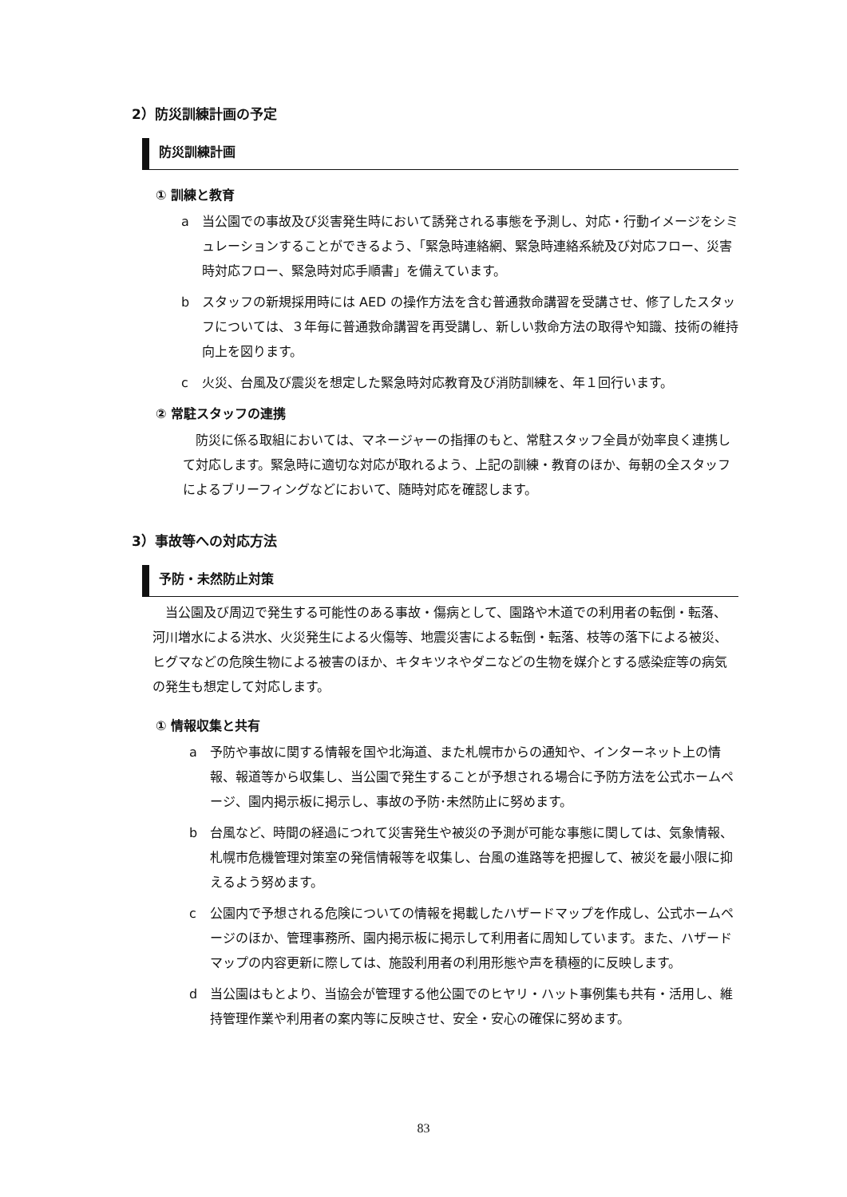2）防災訓練計画の予定
防災訓練計画
① 訓練と教育
a 当公園での事故及び災害発生時において誘発される事態を予測し、対応・行動イメージをシミュレーションすることができるよう、「緊急時連絡網、緊急時連絡系統及び対応フロー、災害時対応フロー、緊急時対応手順書」を備えています。
b スタッフの新規採用時には AED の操作方法を含む普通救命講習を受講させ、修了したスタッフについては、３年毎に普通救命講習を再受講し、新しい救命方法の取得や知識、技術の維持向上を図ります。
c 火災、台風及び震災を想定した緊急時対応教育及び消防訓練を、年１回行います。
② 常駐スタッフの連携
防災に係る取組においては、マネージャーの指揮のもと、常駐スタッフ全員が効率良く連携して対応します。緊急時に適切な対応が取れるよう、上記の訓練・教育のほか、毎朝の全スタッフによるブリーフィングなどにおいて、随時対応を確認します。
3）事故等への対応方法
予防・未然防止対策
当公園及び周辺で発生する可能性のある事故・傷病として、園路や木道での利用者の転倒・転落、河川増水による洪水、火災発生による火傷等、地震災害による転倒・転落、枝等の落下による被災、ヒグマなどの危険生物による被害のほか、キタキツネやダニなどの生物を媒介とする感染症等の病気の発生も想定して対応します。
① 情報収集と共有
a 予防や事故に関する情報を国や北海道、また札幌市からの通知や、インターネット上の情報、報道等から収集し、当公園で発生することが予想される場合に予防方法を公式ホームページ、園内掲示板に掲示し、事故の予防･未然防止に努めます。
b 台風など、時間の経過につれて災害発生や被災の予測が可能な事態に関しては、気象情報、札幌市危機管理対策室の発信情報等を収集し、台風の進路等を把握して、被災を最小限に抑えるよう努めます。
c 公園内で予想される危険についての情報を掲載したハザードマップを作成し、公式ホームページのほか、管理事務所、園内掲示板に掲示して利用者に周知しています。また、ハザードマップの内容更新に際しては、施設利用者の利用形態や声を積極的に反映します。
d 当公園はもとより、当協会が管理する他公園でのヒヤリ・ハット事例集も共有・活用し、維持管理作業や利用者の案内等に反映させ、安全・安心の確保に努めます。
83